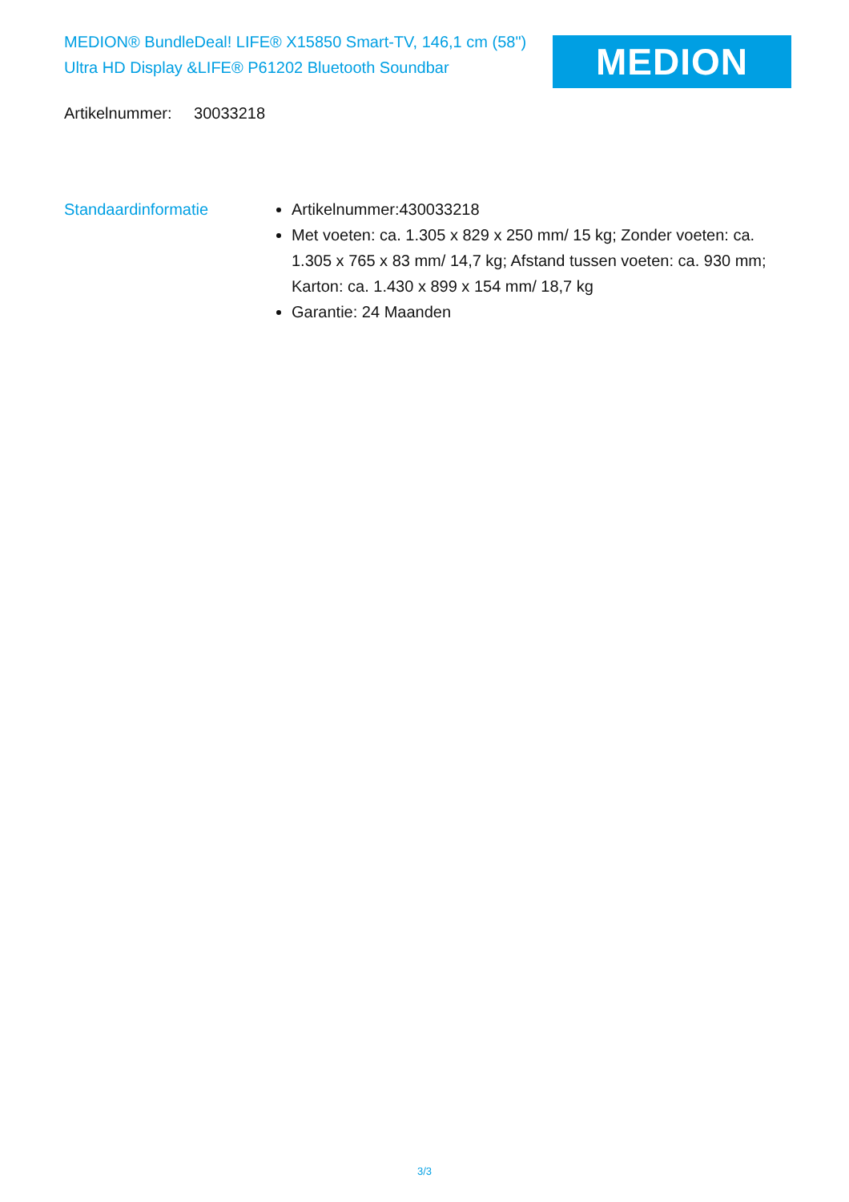MEDION® BundleDeal! LIFE® X15850 Smart-TV, 146,1 cm (58") Ultra HD Display &LIFE® P61202 Bluetooth Soundbar
MEDION
Artikelnummer: 30033218
Standaardinformatie Artikelnummer:430033218
Met voeten: ca. 1.305 x 829 x 250 mm/ 15 kg; Zonder voeten: ca. 1.305 x 765 x 83 mm/ 14,7 kg; Afstand tussen voeten: ca. 930 mm; Karton: ca. 1.430 x 899 x 154 mm/ 18,7 kg
Garantie: 24 Maanden
3/3